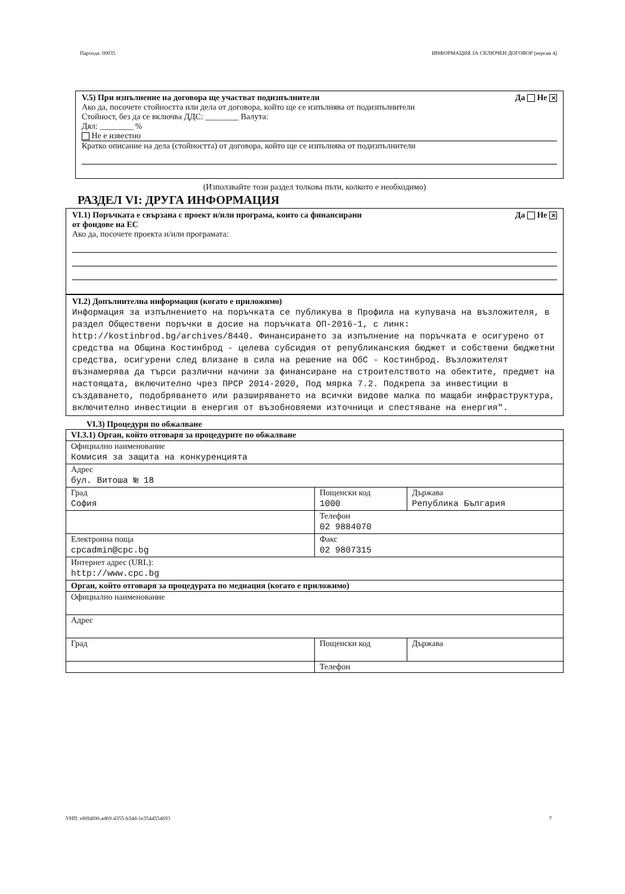Партида: 00035 ИНФОРМАЦИЯ ЗА СКЛЮЧЕН ДОГОВОР (версия 4)
V.5) При изпълнение на договора ще участват подизпълнители Да Не ✕
Ако да, посочете стойността или дела от договора, който ще се изпълнява от подизпълнители
Стойност, без да се включва ДДС: ________ Валута:
Дял: ________ %
Не е известно
Кратко описание на дела (стойността) от договора, който ще се изпълнява от подизпълнители
(Използвайте този раздел толкова пъти, колкото е необходимо)
РАЗДЕЛ VI: ДРУГА ИНФОРМАЦИЯ
VI.1) Поръчката е свързана с проект и/или програма, които са финансирани
от фондове на ЕС Да Не ✕
Ако да, посочете проекта и/или програмата:
VI.2) Допълнителна информация (когато е приложимо)
Информация за изпълнението на поръчката се публикува в Профила на купувача на възложителя, в раздел Обществени поръчки в досие на поръчката ОП-2016-1, с линк: http://kostinbrod.bg/archives/8440. Финансирането за изпълнение на поръчката е осигурено от средства на Община Костинброд - целева субсидия от републиканския бюджет и собствени бюджетни средства, осигурени след влизане в сила на решение на ОбС - Костинброд. Възложителят възнамерява да търси различни начини за финансиране на строителството на обектите, предмет на настоящата, включително чрез ПРСР 2014-2020, Под мярка 7.2. Подкрепа за инвестиции в създаването, подобряването или разширяването на всички видове малка по мащаби инфраструктура, включително инвестиции в енергия от възобновяеми източници и спестяване на енергия".
VI.3) Процедури по обжалване
| VI.3.1) Орган, който отговаря за процедурите по обжалване | | |
| Официално наименование Комисия за защита на конкуренцията | | |
| Адрес бул. Витоша № 18 | | |
| Град София | Пощенски код 1000 | Държава Република България |
| | Телефон 02 9884070 | |
| Електронна поща cpcadmin@cpc.bg | Факс 02 9807315 | |
| Интернет адрес (URL): http://www.cpc.bg | | |
| Орган, който отговаря за процедурата по медиация (когато е приложимо) | | |
| Официално наименование | | |
| Адрес | | |
| Град | Пощенски код | Държава |
| | Телефон | |
УНП: efb94f00-ad69-4355-b34d-1e3544554693 7